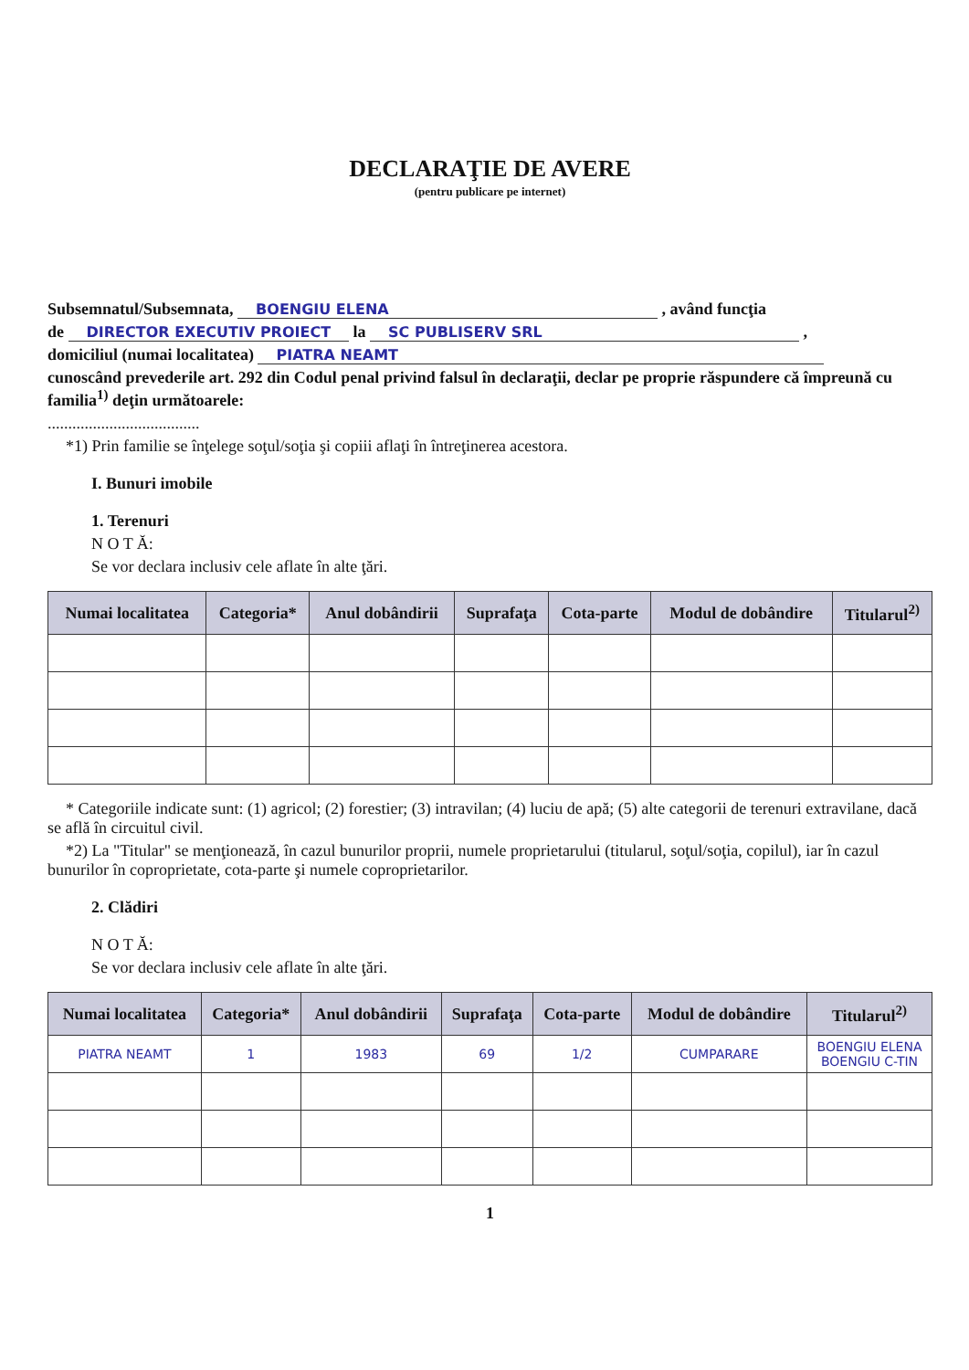DECLARAŢIE DE AVERE
(pentru publicare pe internet)
Subsemnatul/Subsemnata, BOENGIU ELENA , având funcţia
de DIRECTOR EXECUTIV PROIECT la SC PUBLISERV SRL ,
domiciliul (numai localitatea) PIATRA NEAMT
cunoscând prevederile art. 292 din Codul penal privind falsul în declaraţii, declar pe proprie răspundere că împreună cu familia<sup>1)</sup> deţin următoarele:
.....................................
*1) Prin familie se înţelege soţul/soţia şi copiii aflaţi în întreţinerea acestora.
I. Bunuri imobile
1. Terenuri
N O T Ă:
Se vor declara inclusiv cele aflate în alte ţări.
| Numai localitatea | Categoria* | Anul dobândirii | Suprafaţa | Cota-parte | Modul de dobândire | Titularul<sup>2)</sup> |
| --- | --- | --- | --- | --- | --- | --- |
* Categoriile indicate sunt: (1) agricol; (2) forestier; (3) intravilan; (4) luciu de apă; (5) alte categorii de terenuri extravilane, dacă se află în circuitul civil.
*2) La "Titular" se menţionează, în cazul bunurilor proprii, numele proprietarului (titularul, soţul/soţia, copilul), iar în cazul bunurilor în coproprietate, cota-parte şi numele coproprietarilor.
2. Clădiri
N O T Ă:
Se vor declara inclusiv cele aflate în alte ţări.
| Numai localitatea | Categoria* | Anul dobândirii | Suprafaţa | Cota-parte | Modul de dobândire | Titularul<sup>2)</sup> |
| --- | --- | --- | --- | --- | --- | --- |
| PIATRA NEAMT | 1 | 1983 | 69 | 1/2 | CUMPARARE | BOENGIU ELENA BOENGIU C-TIN |
1